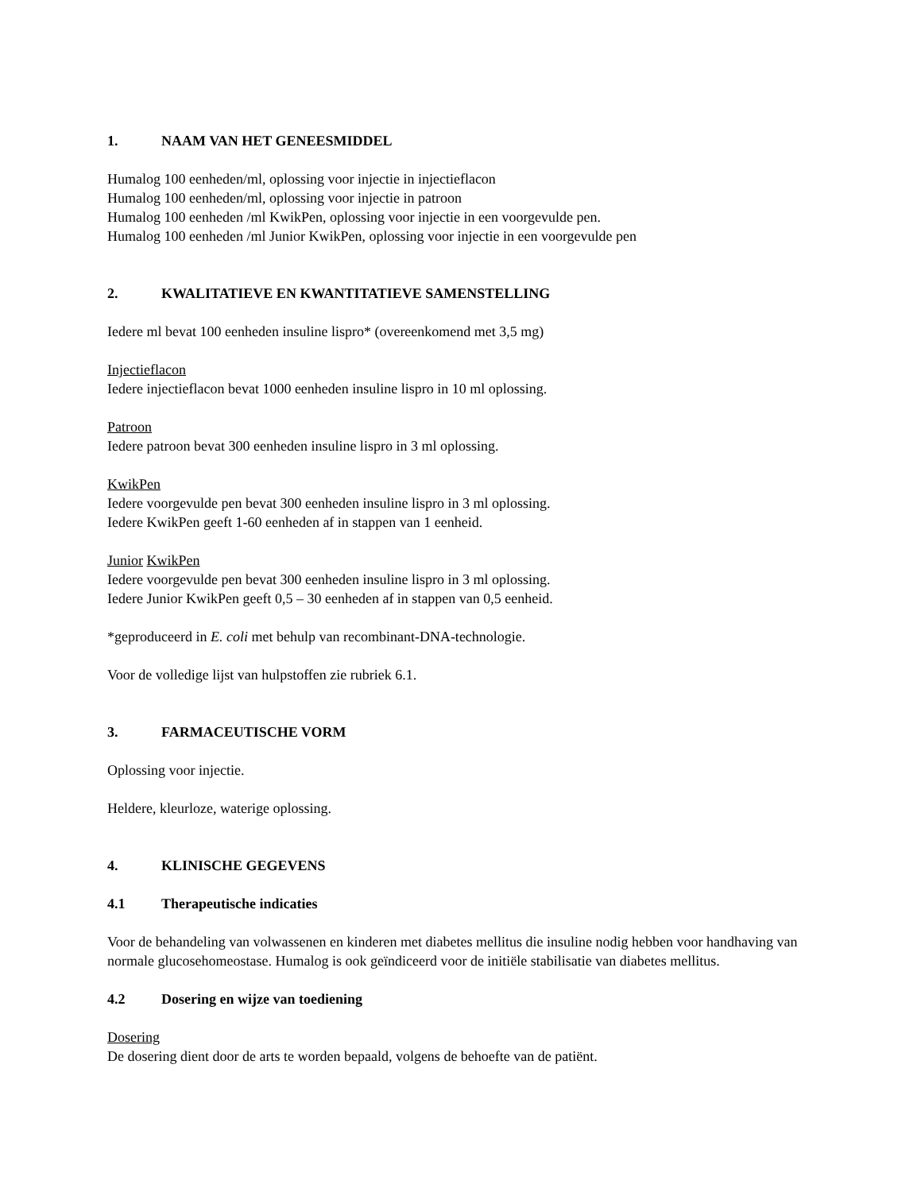1. NAAM VAN HET GENEESMIDDEL
Humalog 100 eenheden/ml, oplossing voor injectie in injectieflacon
Humalog 100 eenheden/ml, oplossing voor injectie in patroon
Humalog 100 eenheden /ml KwikPen, oplossing voor injectie in een voorgevulde pen.
Humalog 100 eenheden /ml Junior KwikPen, oplossing voor injectie in een voorgevulde pen
2. KWALITATIEVE EN KWANTITATIEVE SAMENSTELLING
Iedere ml bevat 100 eenheden insuline lispro* (overeenkomend met 3,5 mg)
Injectieflacon
Iedere injectieflacon bevat 1000 eenheden insuline lispro in 10 ml oplossing.
Patroon
Iedere patroon bevat 300 eenheden insuline lispro in 3 ml oplossing.
KwikPen
Iedere voorgevulde pen bevat 300 eenheden insuline lispro in 3 ml oplossing.
Iedere KwikPen geeft 1-60 eenheden af in stappen van 1 eenheid.
Junior KwikPen
Iedere voorgevulde pen bevat 300 eenheden insuline lispro in 3 ml oplossing.
Iedere Junior KwikPen geeft 0,5 – 30 eenheden af in stappen van 0,5 eenheid.
*geproduceerd in E. coli met behulp van recombinant-DNA-technologie.
Voor de volledige lijst van hulpstoffen zie rubriek 6.1.
3. FARMACEUTISCHE VORM
Oplossing voor injectie.
Heldere, kleurloze, waterige oplossing.
4. KLINISCHE GEGEVENS
4.1 Therapeutische indicaties
Voor de behandeling van volwassenen en kinderen met diabetes mellitus die insuline nodig hebben voor handhaving van normale glucosehomeostase. Humalog is ook geïndiceerd voor de initiële stabilisatie van diabetes mellitus.
4.2 Dosering en wijze van toediening
Dosering
De dosering dient door de arts te worden bepaald, volgens de behoefte van de patiënt.